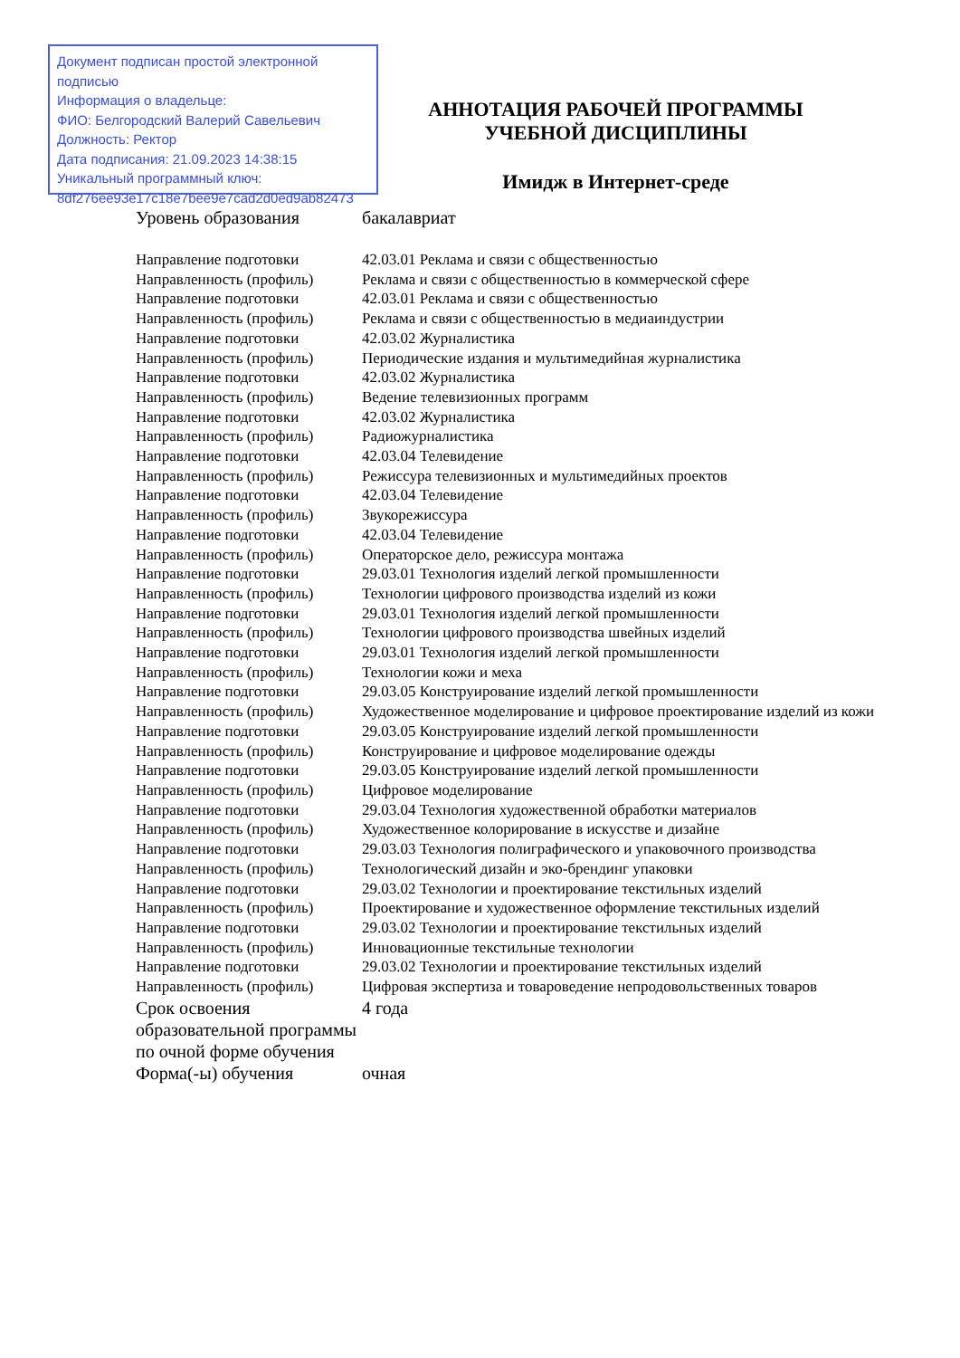Документ подписан простой электронной подписью
Информация о владельце:
ФИО: Белгородский Валерий Савельевич
Должность: Ректор
Дата подписания: 21.09.2023 14:38:15
Уникальный программный ключ:
8df276ee93e17c18e7bee9e7cad2d0ed9ab82473
АННОТАЦИЯ РАБОЧЕЙ ПРОГРАММЫ
УЧЕБНОЙ ДИСЦИПЛИНЫ
Имидж в Интернет-среде
| Уровень образования | бакалавриат |
| Направление подготовки | 42.03.01 Реклама и связи с общественностью |
| Направленность (профиль) | Реклама и связи с общественностью в коммерческой сфере |
| Направление подготовки | 42.03.01 Реклама и связи с общественностью |
| Направленность (профиль) | Реклама и связи с общественностью в медиаиндустрии |
| Направление подготовки | 42.03.02 Журналистика |
| Направленность (профиль) | Периодические издания и мультимедийная журналистика |
| Направление подготовки | 42.03.02 Журналистика |
| Направленность (профиль) | Ведение телевизионных программ |
| Направление подготовки | 42.03.02 Журналистика |
| Направленность (профиль) | Радиожурналистика |
| Направление подготовки | 42.03.04 Телевидение |
| Направленность (профиль) | Режиссура телевизионных и мультимедийных проектов |
| Направление подготовки | 42.03.04 Телевидение |
| Направленность (профиль) | Звукорежиссура |
| Направление подготовки | 42.03.04 Телевидение |
| Направленность (профиль) | Операторское дело, режиссура монтажа |
| Направление подготовки | 29.03.01 Технология изделий легкой промышленности |
| Направленность (профиль) | Технологии цифрового производства изделий из кожи |
| Направление подготовки | 29.03.01 Технология изделий легкой промышленности |
| Направленность (профиль) | Технологии цифрового производства швейных изделий |
| Направление подготовки | 29.03.01 Технология изделий легкой промышленности |
| Направленность (профиль) | Технологии кожи и меха |
| Направление подготовки | 29.03.05 Конструирование изделий легкой промышленности |
| Направленность (профиль) | Художественное моделирование и цифровое проектирование изделий из кожи |
| Направление подготовки | 29.03.05 Конструирование изделий легкой промышленности |
| Направленность (профиль) | Конструирование и цифровое моделирование одежды |
| Направление подготовки | 29.03.05 Конструирование изделий легкой промышленности |
| Направленность (профиль) | Цифровое моделирование |
| Направление подготовки | 29.03.04 Технология художественной обработки материалов |
| Направленность (профиль) | Художественное колорирование в искусстве и дизайне |
| Направление подготовки | 29.03.03 Технология полиграфического и упаковочного производства |
| Направленность (профиль) | Технологический дизайн и эко-брендинг упаковки |
| Направление подготовки | 29.03.02 Технологии и проектирование текстильных изделий |
| Направленность (профиль) | Проектирование и художественное оформление текстильных изделий |
| Направление подготовки | 29.03.02 Технологии и проектирование текстильных изделий |
| Направленность (профиль) | Инновационные текстильные технологии |
| Направление подготовки | 29.03.02 Технологии и проектирование текстильных изделий |
| Направленность (профиль) | Цифровая экспертиза и товароведение непродовольственных товаров |
| Срок освоения образовательной программы по очной форме обучения | 4 года |
| Форма(-ы) обучения | очная |